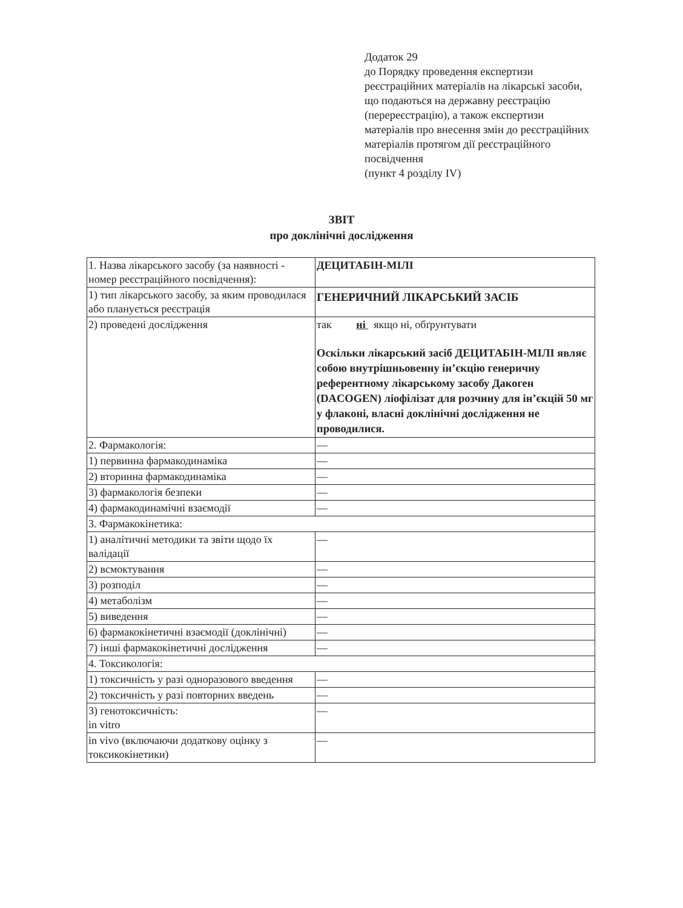Додаток 29
до Порядку проведення експертизи реєстраційних матеріалів на лікарські засоби, що подаються на державну реєстрацію (перереєстрацію), а також експертизи матеріалів про внесення змін до реєстраційних матеріалів протягом дії реєстраційного посвідчення
(пункт 4 розділу IV)
ЗВІТ
про доклінічні дослідження
| 1. Назва лікарського засобу (за наявності - номер реєстраційного посвідчення): | ДЕЦИТАБІН-МІЛІ |
| 1) тип лікарського засобу, за яким проводилася або планується реєстрація | ГЕНЕРИЧНИЙ ЛІКАРСЬКИЙ ЗАСІБ |
| 2) проведені дослідження | так ні якщо ні, обґрунтувати Оскільки лікарський засіб ДЕЦИТАБІН-МІЛІ являє собою внутрішньовенну ін’єкцію генеричну референтному лікарському засобу Дакоген (DACOGEN) ліофілізат для розчину для ін’єкцій 50 мг у флаконі, власні доклінічні дослідження не проводилися. |
| 2. Фармакологія: | — |
| 1) первинна фармакодинаміка | — |
| 2) вторинна фармакодинаміка | — |
| 3) фармакологія безпеки | — |
| 4) фармакодинамічні взаємодії | — |
| 3. Фармакокінетика: | |
| 1) аналітичні методики та звіти щодо їх валідації | — |
| 2) всмоктування | — |
| 3) розподіл | — |
| 4) метаболізм | — |
| 5) виведення | — |
| 6) фармакокінетичні взаємодії (доклінічні) | — |
| 7) інші фармакокінетичні дослідження | — |
| 4. Токсикологія: | |
| 1) токсичність у разі одноразового введення | — |
| 2) токсичність у разі повторних введень | — |
| 3) генотоксичність: in vitro | — |
| in vivo (включаючи додаткову оцінку з токсикокінетики) | — |